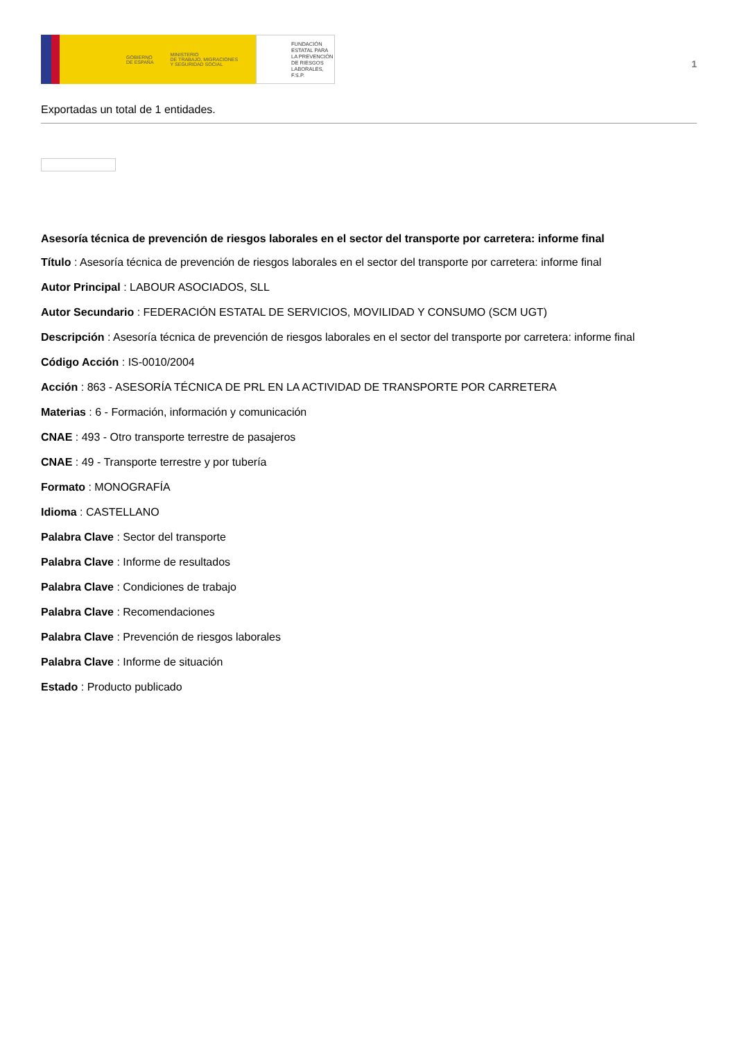GOBIERNO
DE ESPAÑA
MINISTERIO
DE TRABAJO, MIGRACIONES
Y SEGURIDAD SOCIAL
FUNDACIÓN
ESTATAL PARA
LA PREVENCIÓN
DE RIESGOS
LABORALES, F.S.P.
1
Exportadas un total de 1 entidades.
Asesoría técnica de prevención de riesgos laborales en el sector del transporte por carretera: informe final
Título : Asesoría técnica de prevención de riesgos laborales en el sector del transporte por carretera: informe final
Autor Principal : LABOUR ASOCIADOS, SLL
Autor Secundario : FEDERACIÓN ESTATAL DE SERVICIOS, MOVILIDAD Y CONSUMO (SCM UGT)
Descripción : Asesoría técnica de prevención de riesgos laborales en el sector del transporte por carretera: informe final
Código Acción : IS-0010/2004
Acción : 863 - ASESORÍA TÉCNICA DE PRL EN LA ACTIVIDAD DE TRANSPORTE POR CARRETERA
Materias : 6 - Formación, información y comunicación
CNAE : 493 - Otro transporte terrestre de pasajeros
CNAE : 49 - Transporte terrestre y por tubería
Formato : MONOGRAFÍA
Idioma : CASTELLANO
Palabra Clave : Sector del transporte
Palabra Clave : Informe de resultados
Palabra Clave : Condiciones de trabajo
Palabra Clave : Recomendaciones
Palabra Clave : Prevención de riesgos laborales
Palabra Clave : Informe de situación
Estado : Producto publicado